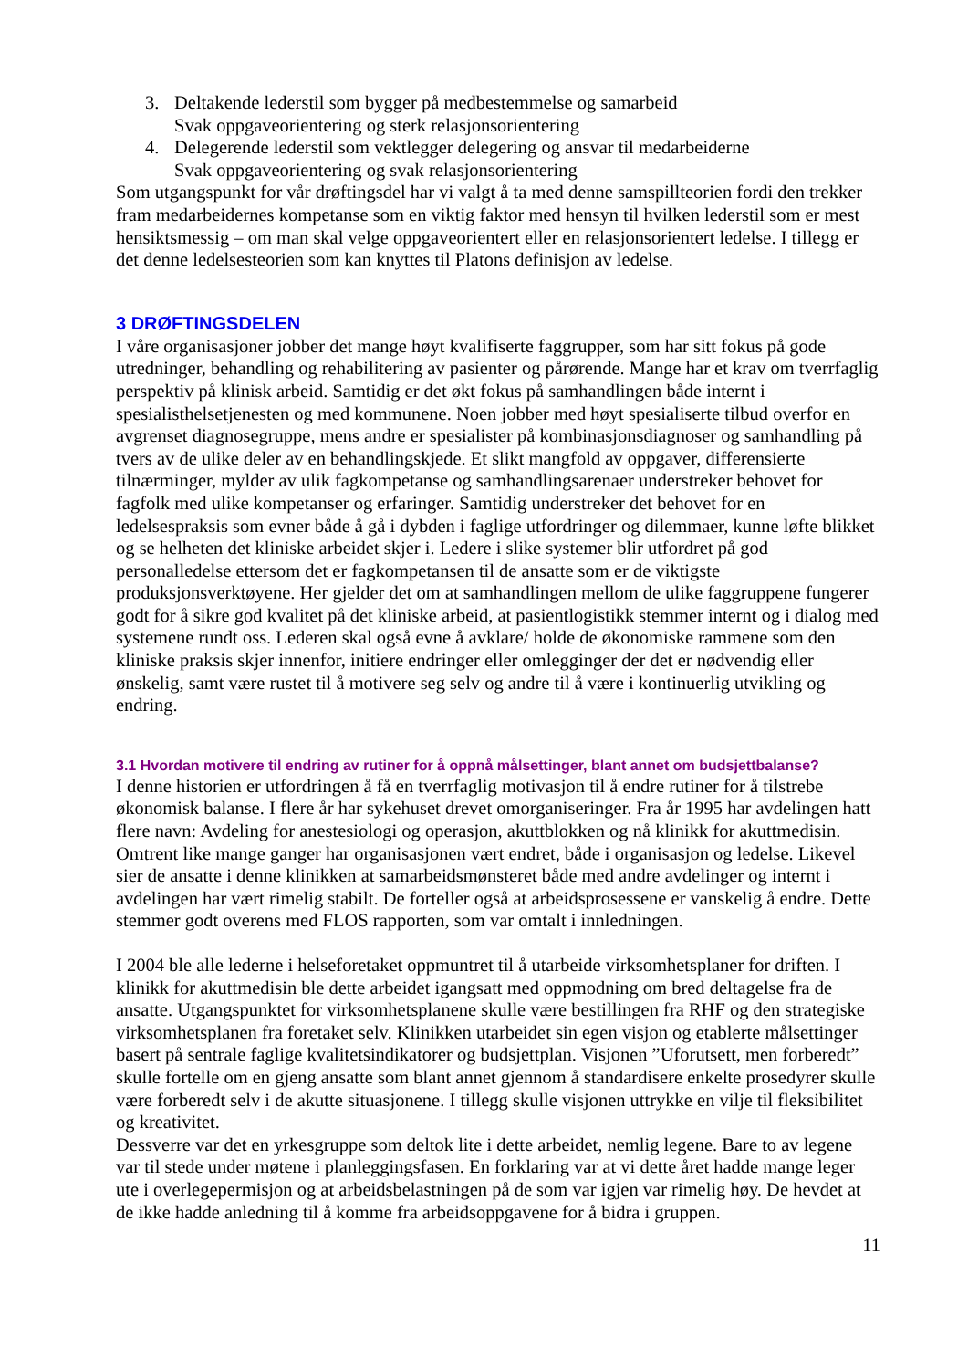3. Deltakende lederstil som bygger på medbestemmelse og samarbeid
Svak oppgaveorientering og sterk relasjonsorientering
4. Delegerende lederstil som vektlegger delegering og ansvar til medarbeiderne
Svak oppgaveorientering og svak relasjonsorientering
Som utgangspunkt for vår drøftingsdel har vi valgt å ta med denne samspillteorien fordi den trekker fram medarbeidernes kompetanse som en viktig faktor med hensyn til hvilken lederstil som er mest hensiktsmessig – om man skal velge oppgaveorientert eller en relasjonsorientert ledelse. I tillegg er det denne ledelsesteorien som kan knyttes til Platons definisjon av ledelse.
3 DRØFTINGSDELEN
I våre organisasjoner jobber det mange høyt kvalifiserte faggrupper, som har sitt fokus på gode utredninger, behandling og rehabilitering av pasienter og pårørende. Mange har et krav om tverrfaglig perspektiv på klinisk arbeid. Samtidig er det økt fokus på samhandlingen både internt i spesialisthelsetjenesten og med kommunene. Noen jobber med høyt spesialiserte tilbud overfor en avgrenset diagnosegruppe, mens andre er spesialister på kombinasjonsdiagnoser og samhandling på tvers av de ulike deler av en behandlingskjede. Et slikt mangfold av oppgaver, differensierte tilnærminger, mylder av ulik fagkompetanse og samhandlingsarenaer understreker behovet for fagfolk med ulike kompetanser og erfaringer. Samtidig understreker det behovet for en ledelsespraksis som evner både å gå i dybden i faglige utfordringer og dilemmaer, kunne løfte blikket og se helheten det kliniske arbeidet skjer i. Ledere i slike systemer blir utfordret på god personalledelse ettersom det er fagkompetansen til de ansatte som er de viktigste produksjonsverktøyene. Her gjelder det om at samhandlingen mellom de ulike faggruppene fungerer godt for å sikre god kvalitet på det kliniske arbeid, at pasientlogistikk stemmer internt og i dialog med systemene rundt oss. Lederen skal også evne å avklare/ holde de økonomiske rammene som den kliniske praksis skjer innenfor, initiere endringer eller omlegginger der det er nødvendig eller ønskelig, samt være rustet til å motivere seg selv og andre til å være i kontinuerlig utvikling og endring.
3.1 Hvordan motivere til endring av rutiner for å oppnå målsettinger, blant annet om budsjettbalanse?
I denne historien er utfordringen å få en tverrfaglig motivasjon til å endre rutiner for å tilstrebe økonomisk balanse. I flere år har sykehuset drevet omorganiseringer. Fra år 1995 har avdelingen hatt flere navn: Avdeling for anestesiologi og operasjon, akuttblokken og nå klinikk for akuttmedisin. Omtrent like mange ganger har organisasjonen vært endret, både i organisasjon og ledelse. Likevel sier de ansatte i denne klinikken at samarbeidsmønsteret både med andre avdelinger og internt i avdelingen har vært rimelig stabilt. De forteller også at arbeidsprosessene er vanskelig å endre. Dette stemmer godt overens med FLOS rapporten, som var omtalt i innledningen.
I 2004 ble alle lederne i helseforetaket oppmuntret til å utarbeide virksomhetsplaner for driften. I klinikk for akuttmedisin ble dette arbeidet igangsatt med oppmodning om bred deltagelse fra de ansatte. Utgangspunktet for virksomhetsplanene skulle være bestillingen fra RHF og den strategiske virksomhetsplanen fra foretaket selv. Klinikken utarbeidet sin egen visjon og etablerte målsettinger basert på sentrale faglige kvalitetsindikatorer og budsjettplan. Visjonen ”Uforutsett, men forberedt” skulle fortelle om en gjeng ansatte som blant annet gjennom å standardisere enkelte prosedyrer skulle være forberedt selv i de akutte situasjonene. I tillegg skulle visjonen uttrykke en vilje til fleksibilitet og kreativitet.
Dessverre var det en yrkesgruppe som deltok lite i dette arbeidet, nemlig legene. Bare to av legene var til stede under møtene i planleggingsfasen. En forklaring var at vi dette året hadde mange leger ute i overlegepermisjon og at arbeidsbelastningen på de som var igjen var rimelig høy. De hevdet at de ikke hadde anledning til å komme fra arbeidsoppgavene for å bidra i gruppen.
11